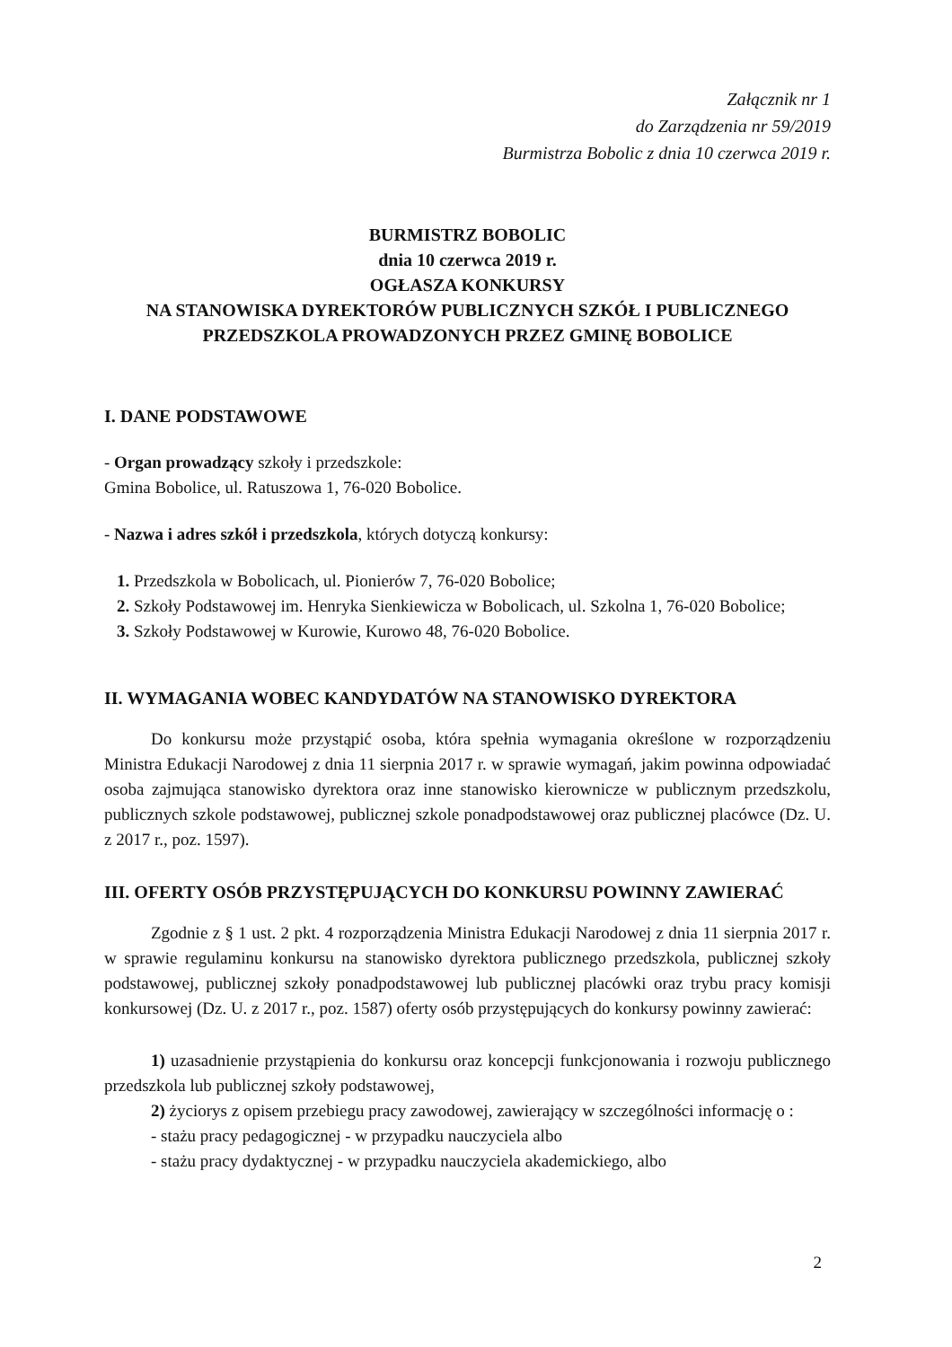Załącznik nr 1
do Zarządzenia nr 59/2019
Burmistrza Bobolic z dnia 10 czerwca 2019 r.
BURMISTRZ BOBOLIC
dnia 10 czerwca 2019 r.
OGŁASZA KONKURSY
NA STANOWISKA DYREKTORÓW PUBLICZNYCH SZKÓŁ I PUBLICZNEGO
PRZEDSZKOLA PROWADZONYCH PRZEZ GMINĘ BOBOLICE
I. DANE PODSTAWOWE
- Organ prowadzący szkoły i przedszkole:
Gmina Bobolice, ul. Ratuszowa 1, 76-020 Bobolice.
- Nazwa i adres szkół i przedszkola, których dotyczą konkursy:
1. Przedszkola w Bobolicach, ul. Pionierów 7, 76-020 Bobolice;
2. Szkoły Podstawowej im. Henryka Sienkiewicza w Bobolicach, ul. Szkolna 1, 76-020 Bobolice;
3. Szkoły Podstawowej w Kurowie, Kurowo 48, 76-020 Bobolice.
II. WYMAGANIA WOBEC KANDYDATÓW NA STANOWISKO DYREKTORA
Do konkursu może przystąpić osoba, która spełnia wymagania określone w rozporządzeniu Ministra Edukacji Narodowej z dnia 11 sierpnia 2017 r. w sprawie wymagań, jakim powinna odpowiadać osoba zajmująca stanowisko dyrektora oraz inne stanowisko kierownicze w publicznym przedszkolu, publicznych szkole podstawowej, publicznej szkole ponadpodstawowej oraz publicznej placówce (Dz. U. z 2017 r., poz. 1597).
III. OFERTY OSÓB PRZYSTĘPUJĄCYCH DO KONKURSU POWINNY ZAWIERAĆ
Zgodnie z § 1 ust. 2 pkt. 4 rozporządzenia Ministra Edukacji Narodowej z dnia 11 sierpnia 2017 r. w sprawie regulaminu konkursu na stanowisko dyrektora publicznego przedszkola, publicznej szkoły podstawowej, publicznej szkoły ponadpodstawowej lub publicznej placówki oraz trybu pracy komisji konkursowej (Dz. U. z 2017 r., poz. 1587) oferty osób przystępujących do konkursy powinny zawierać:
1) uzasadnienie przystąpienia do konkursu oraz koncepcji funkcjonowania i rozwoju publicznego przedszkola lub publicznej szkoły podstawowej,
2) życiorys z opisem przebiegu pracy zawodowej, zawierający w szczególności informację o :
- stażu pracy pedagogicznej - w przypadku nauczyciela albo
- stażu pracy dydaktycznej - w przypadku nauczyciela akademickiego, albo
2